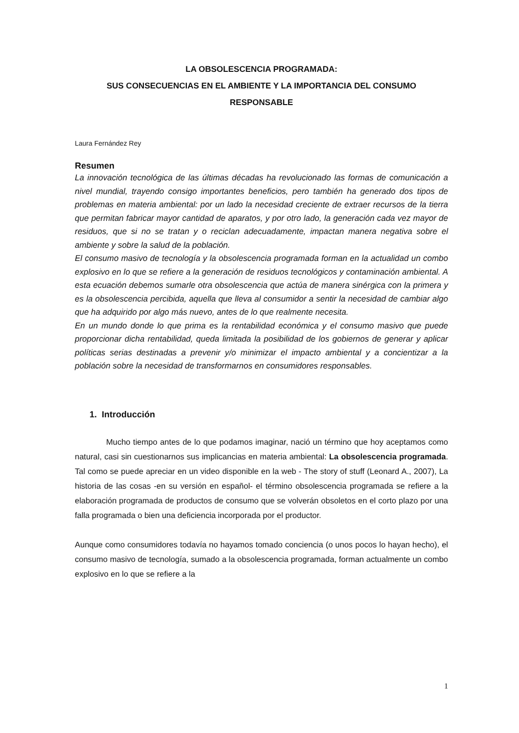LA OBSOLESCENCIA PROGRAMADA:
SUS CONSECUENCIAS EN EL AMBIENTE Y LA IMPORTANCIA DEL CONSUMO
RESPONSABLE
Laura Fernández Rey
Resumen
La innovación tecnológica de las últimas décadas ha revolucionado las formas de comunicación a nivel mundial, trayendo consigo importantes beneficios, pero también ha generado dos tipos de problemas en materia ambiental: por un lado la necesidad creciente de extraer recursos de la tierra que permitan fabricar mayor cantidad de aparatos, y por otro lado, la generación cada vez mayor de residuos, que si no se tratan y o reciclan adecuadamente, impactan manera negativa sobre el ambiente y sobre la salud de la población.
El consumo masivo de tecnología y la obsolescencia programada forman en la actualidad un combo explosivo en lo que se refiere a la generación de residuos tecnológicos y contaminación ambiental. A esta ecuación debemos sumarle otra obsolescencia que actúa de manera sinérgica con la primera y es la obsolescencia percibida, aquella que lleva al consumidor a sentir la necesidad de cambiar algo que ha adquirido por algo más nuevo, antes de lo que realmente necesita.
En un mundo donde lo que prima es la rentabilidad económica y el consumo masivo que puede proporcionar dicha rentabilidad, queda limitada la posibilidad de los gobiernos de generar y aplicar políticas serias destinadas a prevenir y/o minimizar el impacto ambiental y a concientizar a la población sobre la necesidad de transformarnos en consumidores responsables.
1. Introducción
Mucho tiempo antes de lo que podamos imaginar, nació un término que hoy aceptamos como natural, casi sin cuestionarnos sus implicancias en materia ambiental: La obsolescencia programada. Tal como se puede apreciar en un video disponible en la web - The story of stuff (Leonard A., 2007), La historia de las cosas -en su versión en español- el término obsolescencia programada se refiere a la elaboración programada de productos de consumo que se volverán obsoletos en el corto plazo por una falla programada o bien una deficiencia incorporada por el productor.
Aunque como consumidores todavía no hayamos tomado conciencia (o unos pocos lo hayan hecho), el consumo masivo de tecnología, sumado a la obsolescencia programada, forman actualmente un combo explosivo en lo que se refiere a la
1